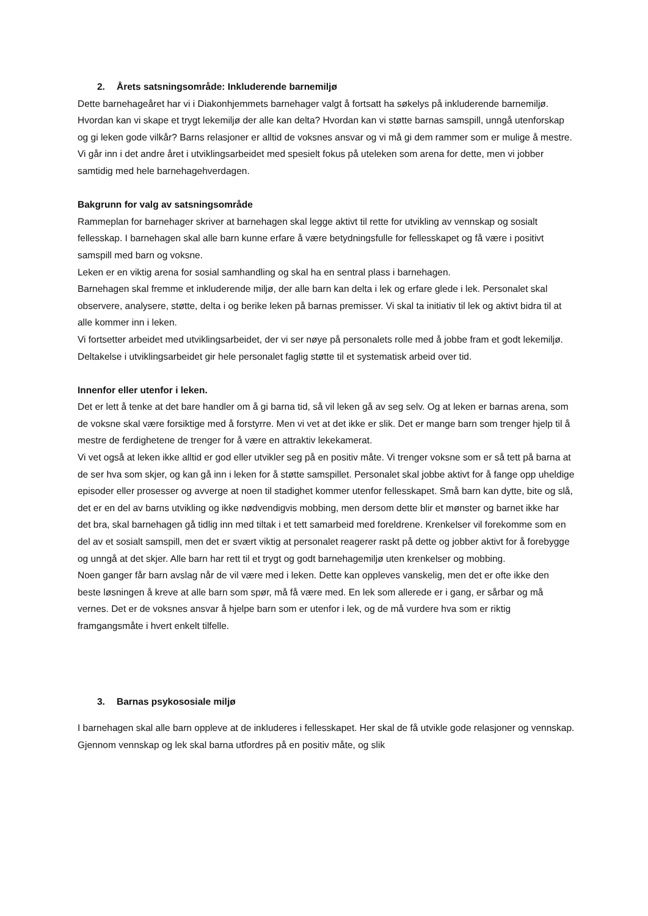2. Årets satsningsområde: Inkluderende barnemiljø
Dette barnehageåret har vi i Diakonhjemmets barnehager valgt å fortsatt ha søkelys på inkluderende barnemiljø. Hvordan kan vi skape et trygt lekemiljø der alle kan delta? Hvordan kan vi støtte barnas samspill, unngå utenforskap og gi leken gode vilkår? Barns relasjoner er alltid de voksnes ansvar og vi må gi dem rammer som er mulige å mestre.
Vi går inn i det andre året i utviklingsarbeidet med spesielt fokus på uteleken som arena for dette, men vi jobber samtidig med hele barnehagehverdagen.
Bakgrunn for valg av satsningsområde
Rammeplan for barnehager skriver at barnehagen skal legge aktivt til rette for utvikling av vennskap og sosialt fellesskap. I barnehagen skal alle barn kunne erfare å være betydningsfulle for fellesskapet og få være i positivt samspill med barn og voksne.
Leken er en viktig arena for sosial samhandling og skal ha en sentral plass i barnehagen.
Barnehagen skal fremme et inkluderende miljø, der alle barn kan delta i lek og erfare glede i lek. Personalet skal observere, analysere, støtte, delta i og berike leken på barnas premisser. Vi skal ta initiativ til lek og aktivt bidra til at alle kommer inn i leken.
Vi fortsetter arbeidet med utviklingsarbeidet, der vi ser nøye på personalets rolle med å jobbe fram et godt lekemiljø. Deltakelse i utviklingsarbeidet gir hele personalet faglig støtte til et systematisk arbeid over tid.
Innenfor eller utenfor i leken.
Det er lett å tenke at det bare handler om å gi barna tid, så vil leken gå av seg selv. Og at leken er barnas arena, som de voksne skal være forsiktige med å forstyrre. Men vi vet at det ikke er slik. Det er mange barn som trenger hjelp til å mestre de ferdighetene de trenger for å være en attraktiv lekekamerat.
Vi vet også at leken ikke alltid er god eller utvikler seg på en positiv måte. Vi trenger voksne som er så tett på barna at de ser hva som skjer, og kan gå inn i leken for å støtte samspillet. Personalet skal jobbe aktivt for å fange opp uheldige episoder eller prosesser og avverge at noen til stadighet kommer utenfor fellesskapet. Små barn kan dytte, bite og slå, det er en del av barns utvikling og ikke nødvendigvis mobbing, men dersom dette blir et mønster og barnet ikke har det bra, skal barnehagen gå tidlig inn med tiltak i et tett samarbeid med foreldrene. Krenkelser vil forekomme som en del av et sosialt samspill, men det er svært viktig at personalet reagerer raskt på dette og jobber aktivt for å forebygge og unngå at det skjer. Alle barn har rett til et trygt og godt barnehagemiljø uten krenkelser og mobbing.
Noen ganger får barn avslag når de vil være med i leken. Dette kan oppleves vanskelig, men det er ofte ikke den beste løsningen å kreve at alle barn som spør, må få være med. En lek som allerede er i gang, er sårbar og må vernes. Det er de voksnes ansvar å hjelpe barn som er utenfor i lek, og de må vurdere hva som er riktig framgangsmåte i hvert enkelt tilfelle.
3. Barnas psykososiale miljø
I barnehagen skal alle barn oppleve at de inkluderes i fellesskapet. Her skal de få utvikle gode relasjoner og vennskap. Gjennom vennskap og lek skal barna utfordres på en positiv måte, og slik